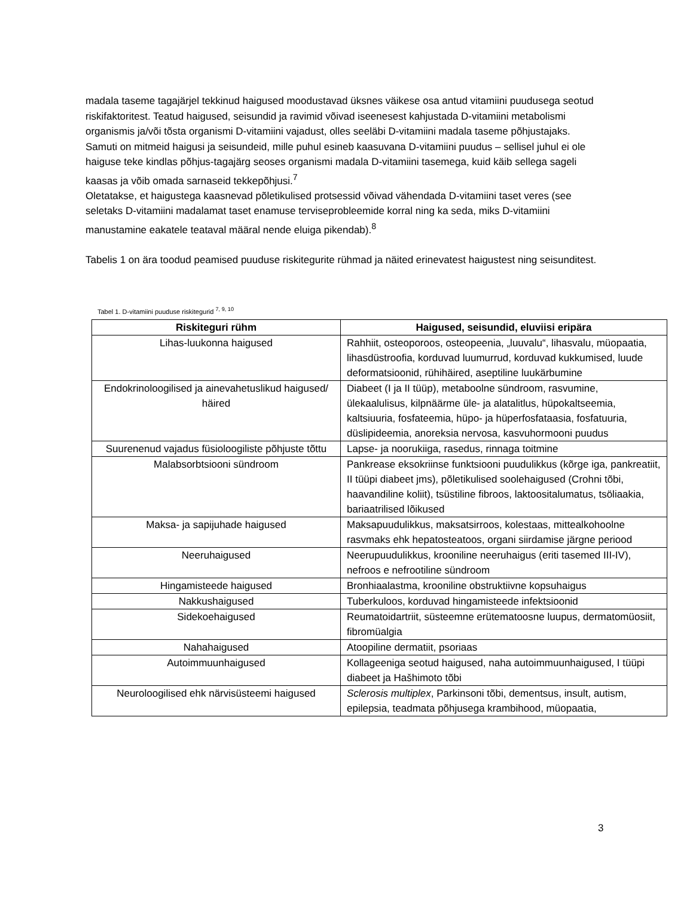madala taseme tagajärjel tekkinud haigused moodustavad üksnes väikese osa antud vitamiini puudusega seotud riskifaktoritest. Teatud haigused, seisundid ja ravimid võivad iseenesest kahjustada D-vitamiini metabolismi organismis ja/või tõsta organismi D-vitamiini vajadust, olles seeläbi D-vitamiini madala taseme põhjustajaks.
Samuti on mitmeid haigusi ja seisundeid, mille puhul esineb kaasuvana D-vitamiini puudus – sellisel juhul ei ole haiguse teke kindlas põhjus-tagajärg seoses organismi madala D-vitamiini tasemega, kuid käib sellega sageli kaasas ja võib omada sarnaseid tekkepõhjusi.<sup>7</sup>
Oletatakse, et haigustega kaasnevad põletikulised protsessid võivad vähendada D-vitamiini taset veres (see seletaks D-vitamiini madalamat taset enamuse terviseprobleemide korral ning ka seda, miks D-vitamiini manustamine eakatele teataval määral nende eluiga pikendab).<sup>8</sup>
Tabelis 1 on ära toodud peamised puuduse riskitegurite rühmad ja näited erinevatest haigustest ning seisunditest.
Tabel 1. D-vitamiini puuduse riskitegurid <sup>7, 9, 10</sup>
| Riskiteguri rühm | Haigused, seisundid, eluviisi eripära |
| --- | --- |
| Lihas-luukonna haigused | Rahhiit, osteoporoos, osteopeenia, „luuvalu“, lihasvalu, müopaatia, lihasdüstroofia, korduvad luumurrud, korduvad kukkumised, luude deformatsioonid, rühihäired, aseptiline luukärbumine |
| Endokrinoloogilised ja ainevahetuslikud haigused/ häired | Diabeet (I ja II tüüp), metaboolne sündroom, rasvumine, ülekaalulisus, kilpnäärme üle- ja alatalitlus, hüpokaltseemia, kaltsiuuria, fosfateemia, hüpo- ja hüperfosfataasia, fosfatuuria, düslipideemia, anoreksia nervosa, kasvuhormooni puudus |
| Suurenenud vajadus füsioloogiliste põhjuste tõttu | Lapse- ja noorukiiga, rasedus, rinnaga toitmine |
| Malabsorbtsiooni sündroom | Pankrease eksokriinse funktsiooni puudulikkus (kõrge iga, pankreatiit, II tüüpi diabeet jms), põletikulised soolehaigused (Crohni tõbi, haavandiline koliit), tsüstiline fibroos, laktoositalumatus, tsöliaakia, bariaatrilised lõikused |
| Maksa- ja sapijuhade haigused | Maksapuudulikkus, maksatsirroos, kolestaas, mittealkohoolne rasvmaks ehk hepatosteatoos, organi siirdamise järgne periood |
| Neeruhaigused | Neerupuudulikkus, krooniline neeruhaigus (eriti tasemed III-IV), nefroos e nefrootiline sündroom |
| Hingamisteede haigused | Bronhiaalastma, krooniline obstruktiivne kopsuhaigus |
| Nakkushaigused | Tuberkuloos, korduvad hingamisteede infektsioonid |
| Sidekoehaigused | Reumatoidartriit, süsteemne erütematoosne luupus, dermatomüosiit, fibromüalgia |
| Nahahaigused | Atoopiline dermatiit, psoriaas |
| Autoimmuunhaigused | Kollageeniga seotud haigused, naha autoimmuunhaigused, I tüüpi diabeet ja Hašhimoto tõbi |
| Neuroloogilised ehk närvisüsteemi haigused | Sclerosis multiplex , Parkinsoni tõbi, dementsus, insult, autism, epilepsia, teadmata põhjusega krambihood, müopaatia, |
3